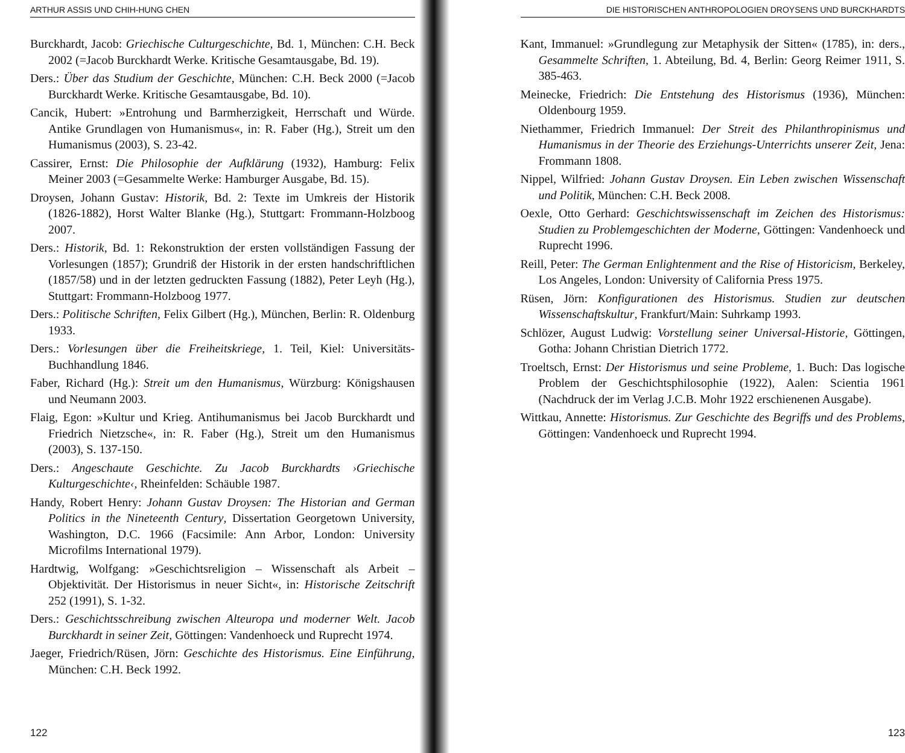ARTHUR ASSIS UND CHIH-HUNG CHEN
Burckhardt, Jacob: Griechische Culturgeschichte, Bd. 1, München: C.H. Beck 2002 (=Jacob Burckhardt Werke. Kritische Gesamtausgabe, Bd. 19).
Ders.: Über das Studium der Geschichte, München: C.H. Beck 2000 (=Jacob Burckhardt Werke. Kritische Gesamtausgabe, Bd. 10).
Cancik, Hubert: »Entrohung und Barmherzigkeit, Herrschaft und Würde. Antike Grundlagen von Humanismus«, in: R. Faber (Hg.), Streit um den Humanismus (2003), S. 23-42.
Cassirer, Ernst: Die Philosophie der Aufklärung (1932), Hamburg: Felix Meiner 2003 (=Gesammelte Werke: Hamburger Ausgabe, Bd. 15).
Droysen, Johann Gustav: Historik, Bd. 2: Texte im Umkreis der Historik (1826-1882), Horst Walter Blanke (Hg.), Stuttgart: Frommann-Holzboog 2007.
Ders.: Historik, Bd. 1: Rekonstruktion der ersten vollständigen Fassung der Vorlesungen (1857); Grundriß der Historik in der ersten handschriftlichen (1857/58) und in der letzten gedruckten Fassung (1882), Peter Leyh (Hg.), Stuttgart: Frommann-Holzboog 1977.
Ders.: Politische Schriften, Felix Gilbert (Hg.), München, Berlin: R. Oldenburg 1933.
Ders.: Vorlesungen über die Freiheitskriege, 1. Teil, Kiel: Universitäts-Buchhandlung 1846.
Faber, Richard (Hg.): Streit um den Humanismus, Würzburg: Königshausen und Neumann 2003.
Flaig, Egon: »Kultur und Krieg. Antihumanismus bei Jacob Burckhardt und Friedrich Nietzsche«, in: R. Faber (Hg.), Streit um den Humanismus (2003), S. 137-150.
Ders.: Angeschaute Geschichte. Zu Jacob Burckhardts ›Griechische Kulturgeschichte‹, Rheinfelden: Schäuble 1987.
Handy, Robert Henry: Johann Gustav Droysen: The Historian and German Politics in the Nineteenth Century, Dissertation Georgetown University, Washington, D.C. 1966 (Facsimile: Ann Arbor, London: University Microfilms International 1979).
Hardtwig, Wolfgang: »Geschichtsreligion – Wissenschaft als Arbeit – Objektivität. Der Historismus in neuer Sicht«, in: Historische Zeitschrift 252 (1991), S. 1-32.
Ders.: Geschichtsschreibung zwischen Alteuropa und moderner Welt. Jacob Burckhardt in seiner Zeit, Göttingen: Vandenhoeck und Ruprecht 1974.
Jaeger, Friedrich/Rüsen, Jörn: Geschichte des Historismus. Eine Einführung, München: C.H. Beck 1992.
122
DIE HISTORISCHEN ANTHROPOLOGIEN DROYSENS UND BURCKHARDTS
Kant, Immanuel: »Grundlegung zur Metaphysik der Sitten« (1785), in: ders., Gesammelte Schriften, 1. Abteilung, Bd. 4, Berlin: Georg Reimer 1911, S. 385-463.
Meinecke, Friedrich: Die Entstehung des Historismus (1936), München: Oldenbourg 1959.
Niethammer, Friedrich Immanuel: Der Streit des Philanthropinismus und Humanismus in der Theorie des Erziehungs-Unterrichts unserer Zeit, Jena: Frommann 1808.
Nippel, Wilfried: Johann Gustav Droysen. Ein Leben zwischen Wissenschaft und Politik, München: C.H. Beck 2008.
Oexle, Otto Gerhard: Geschichtswissenschaft im Zeichen des Historismus: Studien zu Problemgeschichten der Moderne, Göttingen: Vandenhoeck und Ruprecht 1996.
Reill, Peter: The German Enlightenment and the Rise of Historicism, Berkeley, Los Angeles, London: University of California Press 1975.
Rüsen, Jörn: Konfigurationen des Historismus. Studien zur deutschen Wissenschaftskultur, Frankfurt/Main: Suhrkamp 1993.
Schlözer, August Ludwig: Vorstellung seiner Universal-Historie, Göttingen, Gotha: Johann Christian Dietrich 1772.
Troeltsch, Ernst: Der Historismus und seine Probleme, 1. Buch: Das logische Problem der Geschichtsphilosophie (1922), Aalen: Scientia 1961 (Nachdruck der im Verlag J.C.B. Mohr 1922 erschienenen Ausgabe).
Wittkau, Annette: Historismus. Zur Geschichte des Begriffs und des Problems, Göttingen: Vandenhoeck und Ruprecht 1994.
123